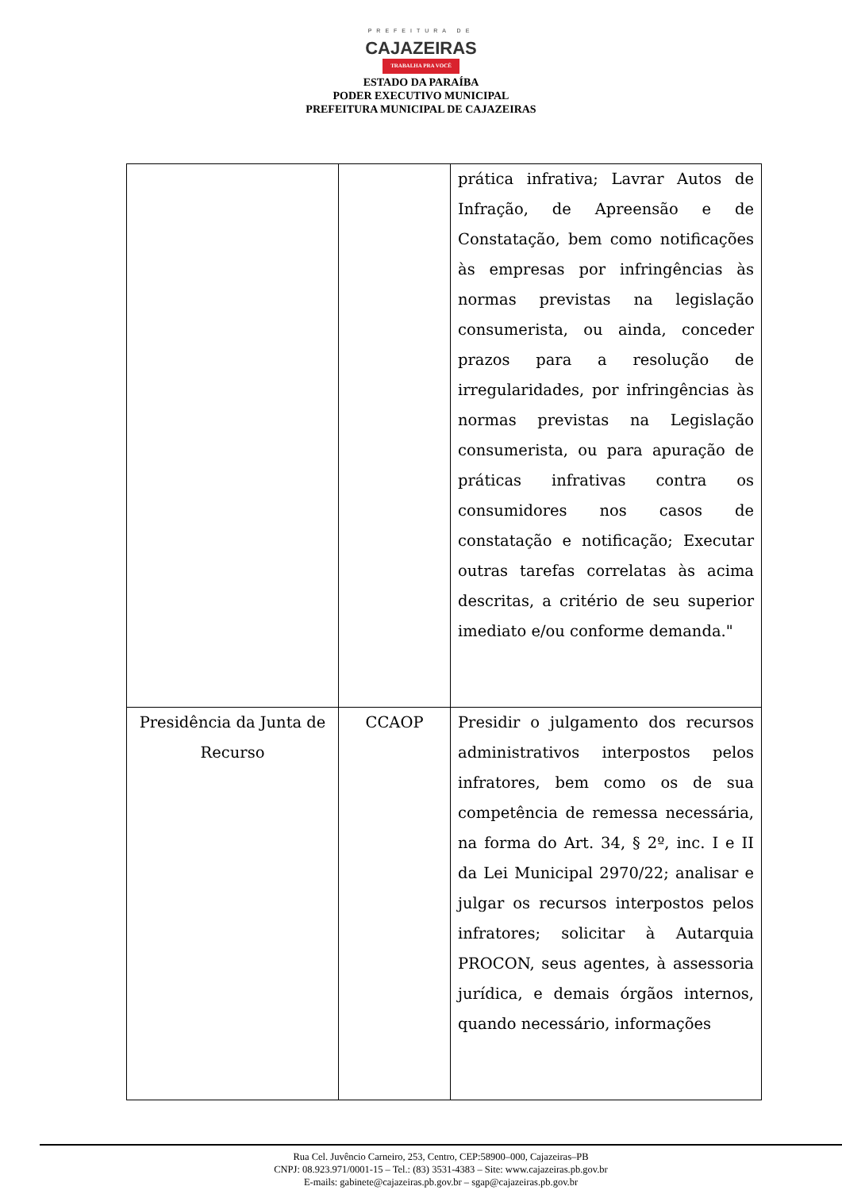PREFEITURA DE
CAJAZEIRAS
TRABALHA PRA VOCÊ
ESTADO DA PARAÍBA
PODER EXECUTIVO MUNICIPAL
PREFEITURA MUNICIPAL DE CAJAZEIRAS
| | | prática infrativa; Lavrar Autos de Infração, de Apreensão e de Constatação, bem como notificações às empresas por infringências às normas previstas na legislação consumerista, ou ainda, conceder prazos para a resolução de irregularidades, por infringências às normas previstas na Legislação consumerista, ou para apuração de práticas infrativas contra os consumidores nos casos de constatação e notificação; Executar outras tarefas correlatas às acima descritas, a critério de seu superior imediato e/ou conforme demanda." |
| Presidência da Junta de Recurso | CCAOP | Presidir o julgamento dos recursos administrativos interpostos pelos infratores, bem como os de sua competência de remessa necessária, na forma do Art. 34, § 2º, inc. I e II da Lei Municipal 2970/22; analisar e julgar os recursos interpostos pelos infratores; solicitar à Autarquia PROCON, seus agentes, à assessoria jurídica, e demais órgãos internos, quando necessário, informações |
Rua Cel. Juvêncio Carneiro, 253, Centro, CEP:58900–000, Cajazeiras–PB
CNPJ: 08.923.971/0001-15 – Tel.: (83) 3531-4383 – Site: www.cajazeiras.pb.gov.br
E-mails: gabinete@cajazeiras.pb.gov.br – sgap@cajazeiras.pb.gov.br